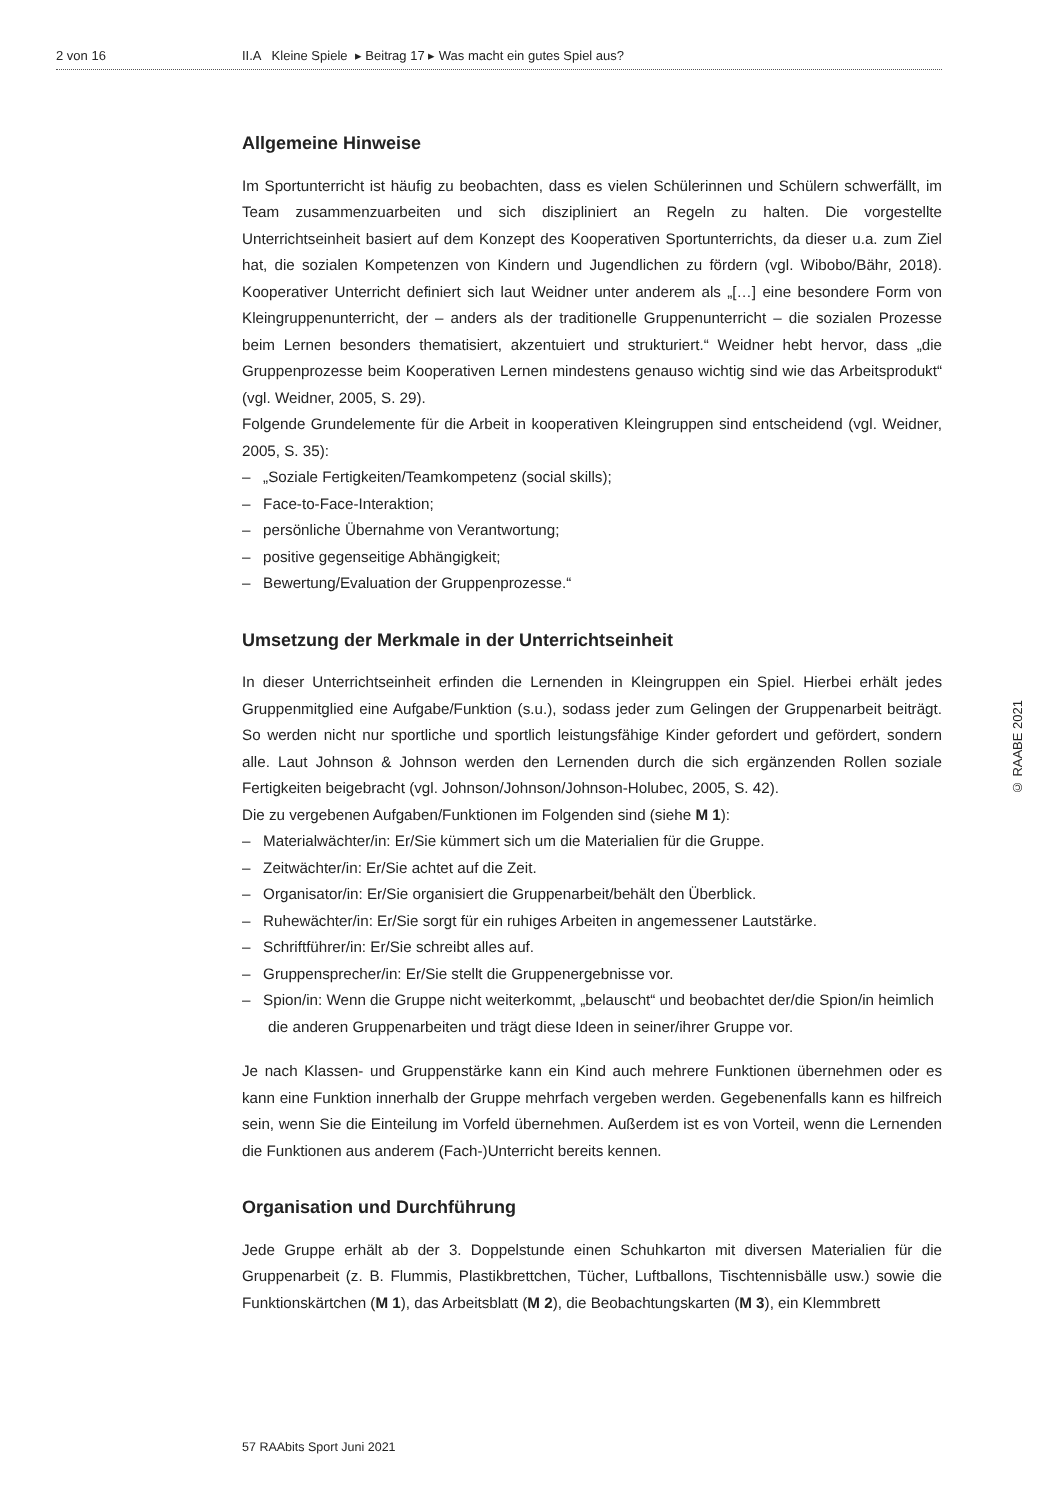2 von 16 II.A Kleine Spiele ▸ Beitrag 17 ▸ Was macht ein gutes Spiel aus?
Allgemeine Hinweise
Im Sportunterricht ist häufig zu beobachten, dass es vielen Schülerinnen und Schülern schwerfällt, im Team zusammenzuarbeiten und sich diszipliniert an Regeln zu halten. Die vorgestellte Unterrichtseinheit basiert auf dem Konzept des Kooperativen Sportunterrichts, da dieser u.a. zum Ziel hat, die sozialen Kompetenzen von Kindern und Jugendlichen zu fördern (vgl. Wibobo/Bähr, 2018). Kooperativer Unterricht definiert sich laut Weidner unter anderem als „[…] eine besondere Form von Kleingruppenunterricht, der – anders als der traditionelle Gruppenunterricht – die sozialen Prozesse beim Lernen besonders thematisiert, akzentuiert und strukturiert.“ Weidner hebt hervor, dass „die Gruppenprozesse beim Kooperativen Lernen mindestens genauso wichtig sind wie das Arbeitsprodukt“ (vgl. Weidner, 2005, S. 29).
Folgende Grundelemente für die Arbeit in kooperativen Kleingruppen sind entscheidend (vgl. Weidner, 2005, S. 35):
– „Soziale Fertigkeiten/Teamkompetenz (social skills);
– Face-to-Face-Interaktion;
– persönliche Übernahme von Verantwortung;
– positive gegenseitige Abhängigkeit;
– Bewertung/Evaluation der Gruppenprozesse.“
Umsetzung der Merkmale in der Unterrichtseinheit
In dieser Unterrichtseinheit erfinden die Lernenden in Kleingruppen ein Spiel. Hierbei erhält jedes Gruppenmitglied eine Aufgabe/Funktion (s.u.), sodass jeder zum Gelingen der Gruppenarbeit beiträgt. So werden nicht nur sportliche und sportlich leistungsfähige Kinder gefordert und gefördert, sondern alle. Laut Johnson & Johnson werden den Lernenden durch die sich ergänzenden Rollen soziale Fertigkeiten beigebracht (vgl. Johnson/Johnson/Johnson-Holubec, 2005, S. 42).
Die zu vergebenen Aufgaben/Funktionen im Folgenden sind (siehe M 1):
– Materialwächter/in: Er/Sie kümmert sich um die Materialien für die Gruppe.
– Zeitwächter/in: Er/Sie achtet auf die Zeit.
– Organisator/in: Er/Sie organisiert die Gruppenarbeit/behält den Überblick.
– Ruhewächter/in: Er/Sie sorgt für ein ruhiges Arbeiten in angemessener Lautstärke.
– Schriftführer/in: Er/Sie schreibt alles auf.
– Gruppensprecher/in: Er/Sie stellt die Gruppenergebnisse vor.
– Spion/in: Wenn die Gruppe nicht weiterkommt, „belauscht“ und beobachtet der/die Spion/in heimlich die anderen Gruppenarbeiten und trägt diese Ideen in seiner/ihrer Gruppe vor.
Je nach Klassen- und Gruppenstärke kann ein Kind auch mehrere Funktionen übernehmen oder es kann eine Funktion innerhalb der Gruppe mehrfach vergeben werden. Gegebenenfalls kann es hilfreich sein, wenn Sie die Einteilung im Vorfeld übernehmen. Außerdem ist es von Vorteil, wenn die Lernenden die Funktionen aus anderem (Fach-)Unterricht bereits kennen.
Organisation und Durchführung
Jede Gruppe erhält ab der 3. Doppelstunde einen Schuhkarton mit diversen Materialien für die Gruppenarbeit (z. B. Flummis, Plastikbrettchen, Tücher, Luftballons, Tischtennisbälle usw.) sowie die Funktionskärtchen (M 1), das Arbeitsblatt (M 2), die Beobachtungskarten (M 3), ein Klemmbrett
© RAABE 2021
57 RAAbits Sport Juni 2021